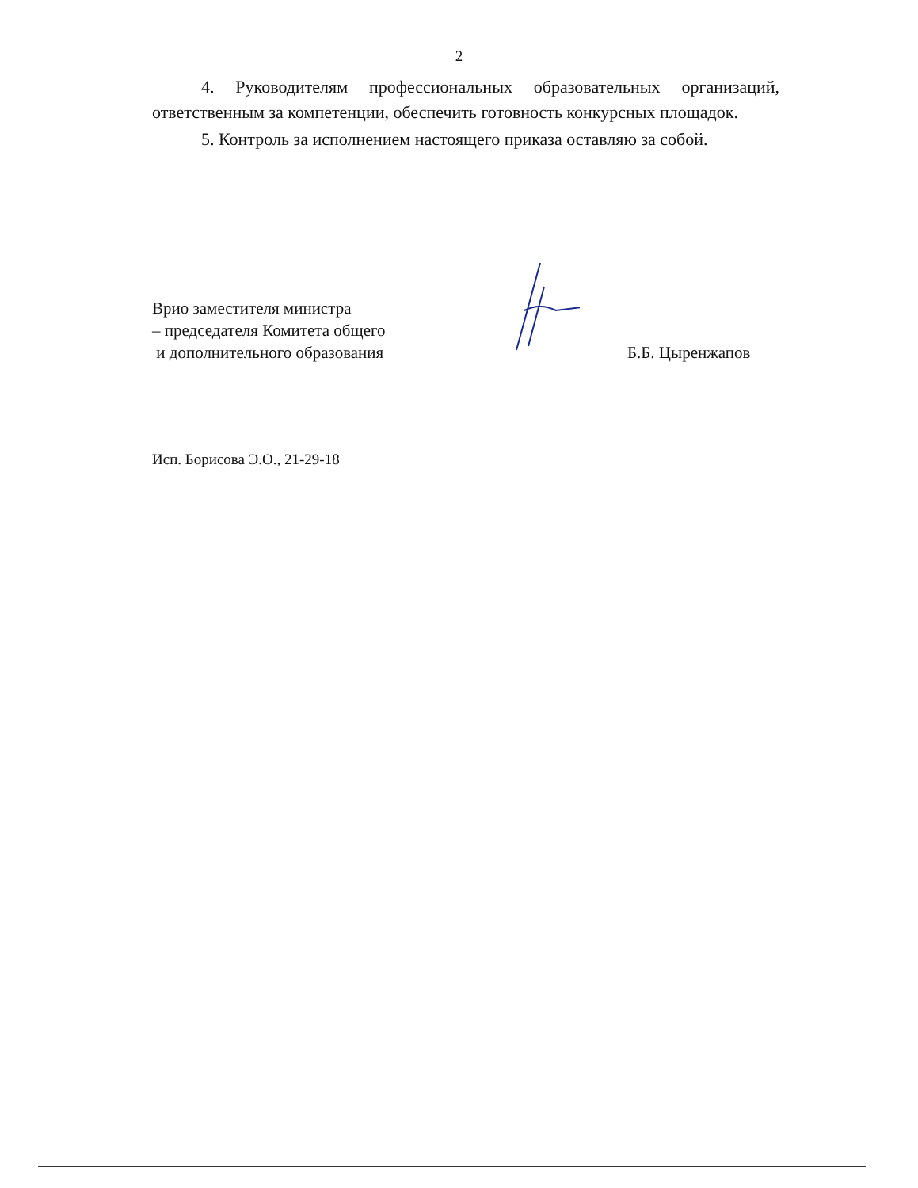2
4. Руководителям профессиональных образовательных организаций, ответственным за компетенции, обеспечить готовность конкурсных площадок.
5. Контроль за исполнением настоящего приказа оставляю за собой.
Врио заместителя министра
– председателя Комитета общего
и дополнительного образования
Б.Б. Цыренжапов
Исп. Борисова Э.О., 21-29-18